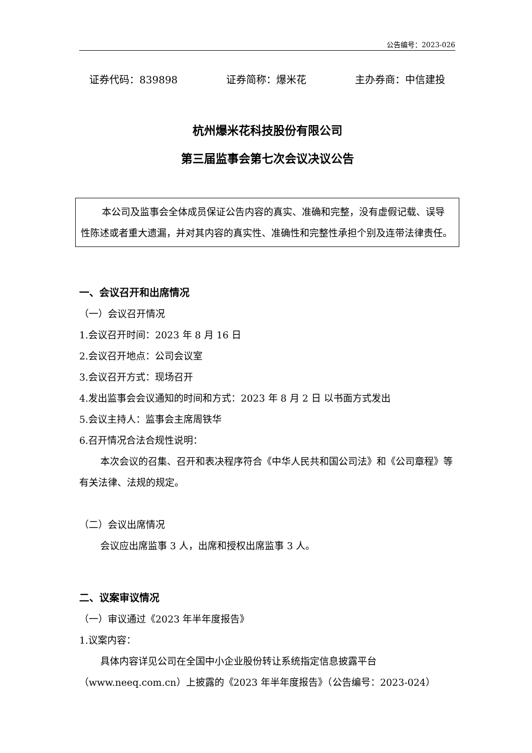公告编号：2023-026
证券代码：839898 证券简称：爆米花 主办券商：中信建投
杭州爆米花科技股份有限公司
第三届监事会第七次会议决议公告
本公司及监事会全体成员保证公告内容的真实、准确和完整，没有虚假记载、误导性陈述或者重大遗漏，并对其内容的真实性、准确性和完整性承担个别及连带法律责任。
一、会议召开和出席情况
（一）会议召开情况
1.会议召开时间：2023 年 8 月 16 日
2.会议召开地点：公司会议室
3.会议召开方式：现场召开
4.发出监事会会议通知的时间和方式：2023 年 8 月 2 日 以书面方式发出
5.会议主持人：监事会主席周铁华
6.召开情况合法合规性说明：
本次会议的召集、召开和表决程序符合《中华人民共和国公司法》和《公司章程》等有关法律、法规的规定。
（二）会议出席情况
会议应出席监事 3 人，出席和授权出席监事 3 人。
二、议案审议情况
（一）审议通过《2023 年半年度报告》
1.议案内容：
具体内容详见公司在全国中小企业股份转让系统指定信息披露平台（www.neeq.com.cn）上披露的《2023 年半年度报告》（公告编号：2023-024）